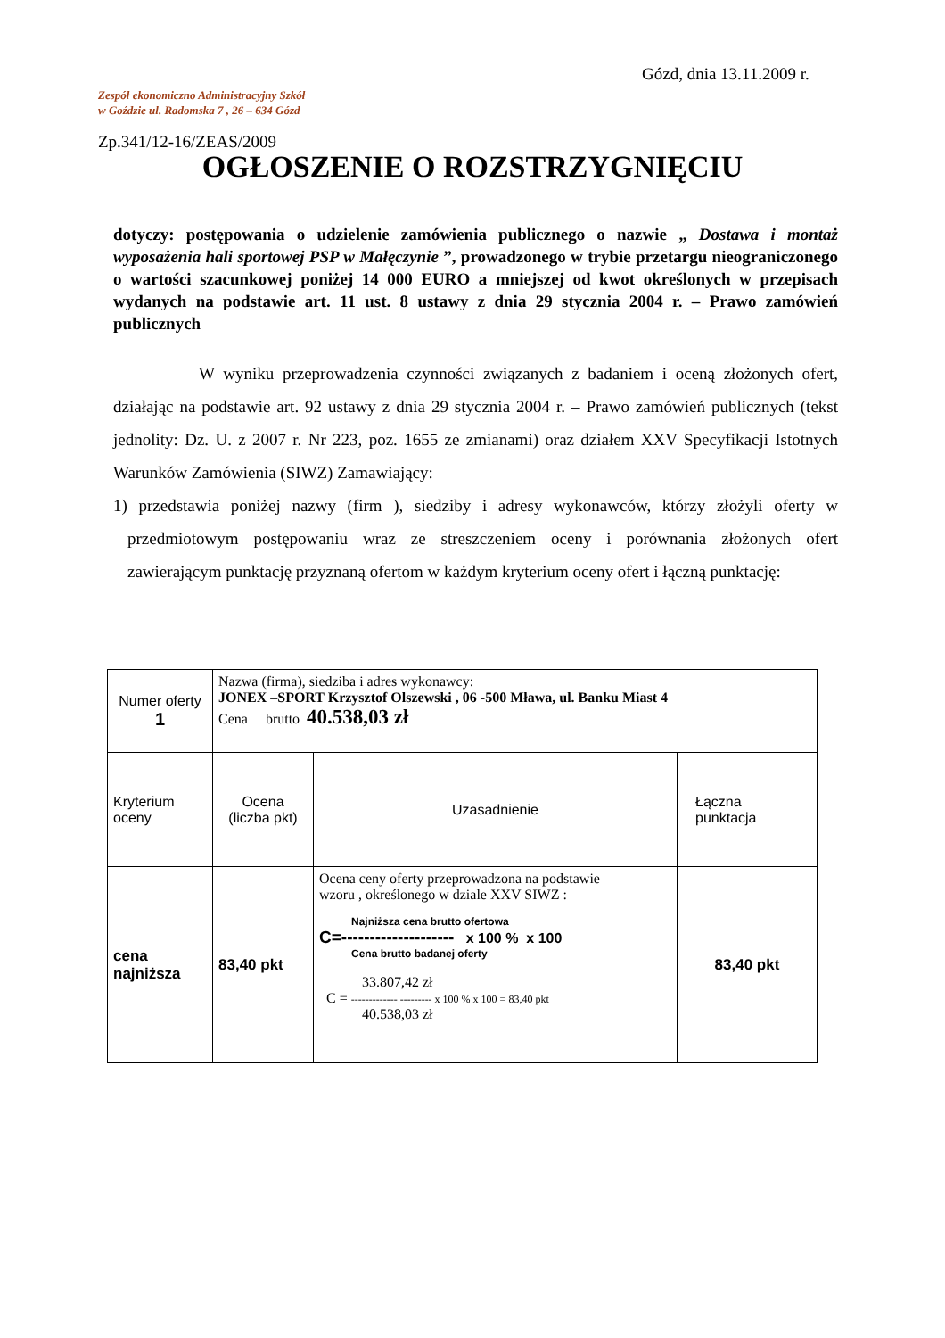Gózd, dnia 13.11.2009 r.
Zespół ekonomiczno Administracyjny Szkół
w Goździe ul. Radomska 7 , 26 – 634 Gózd
Zp.341/12-16/ZEAS/2009
OGŁOSZENIE O ROZSTRZYGNIĘCIU
dotyczy: postępowania o udzielenie zamówienia publicznego o nazwie „ Dostawa i montaż wyposażenia hali sportowej PSP w Małęczynie ”, prowadzonego w trybie przetargu nieograniczonego o wartości szacunkowej poniżej 14 000 EURO a mniejszej od kwot określonych w przepisach wydanych na podstawie art. 11 ust. 8 ustawy z dnia 29 stycznia 2004 r. – Prawo zamówień publicznych
W wyniku przeprowadzenia czynności związanych z badaniem i oceną złożonych ofert, działając na podstawie art. 92 ustawy z dnia 29 stycznia 2004 r. – Prawo zamówień publicznych (tekst jednolity: Dz. U. z 2007 r. Nr 223, poz. 1655 ze zmianami) oraz działem XXV Specyfikacji Istotnych Warunków Zamówienia (SIWZ) Zamawiający:
1) przedstawia poniżej nazwy (firm ), siedziby i adresy wykonawców, którzy złożyli oferty w przedmiotowym postępowaniu wraz ze streszczeniem oceny i porównania złożonych ofert zawierającym punktację przyznaną ofertom w każdym kryterium oceny ofert i łączną punktację:
| Numer oferty 1 | Nazwa (firma), siedziba i adres wykonawcy: JONEX –SPORT Krzysztof Olszewski , 06 -500 Mława, ul. Banku Miast 4 Cena brutto 40.538,03 zł | | |
| Kryterium oceny | Ocena (liczba pkt) | Uzasadnienie | Łączna punktacja |
| cena najniższa | 83,40 pkt | Ocena ceny oferty przeprowadzona na podstawie wzoru , określonego w dziale XXV SIWZ : Najniższa cena brutto ofertowa C=-------------------- x 100 % x 100 Cena brutto badanej oferty 33.807,42 zł C = ------------- --------- x 100 % x 100 = 83,40 pkt 40.538,03 zł | 83,40 pkt |